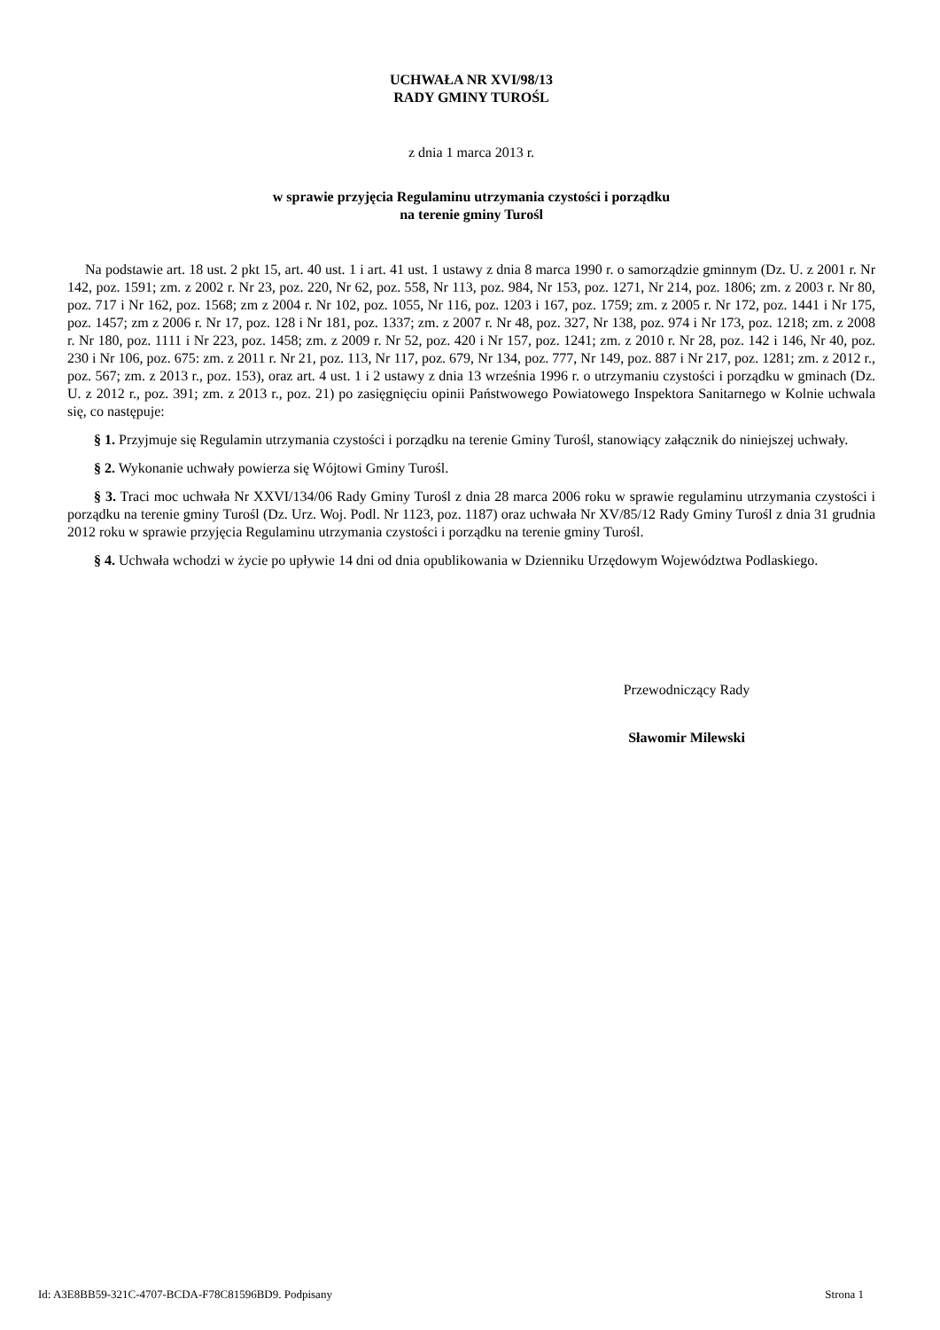UCHWAŁA NR XVI/98/13
RADY GMINY TUROŚL
z dnia 1 marca 2013 r.
w sprawie przyjęcia Regulaminu utrzymania czystości i porządku
na terenie gminy Turośl
Na podstawie art. 18 ust. 2 pkt 15, art. 40 ust. 1 i art. 41 ust. 1 ustawy z dnia 8 marca 1990 r. o samorządzie gminnym (Dz. U. z 2001 r. Nr 142, poz. 1591; zm. z 2002 r. Nr 23, poz. 220, Nr 62, poz. 558, Nr 113, poz. 984, Nr 153, poz. 1271, Nr 214, poz. 1806; zm. z 2003 r. Nr 80, poz. 717 i Nr 162, poz. 1568; zm z 2004 r. Nr 102, poz. 1055, Nr 116, poz. 1203 i 167, poz. 1759; zm. z 2005 r. Nr 172, poz. 1441 i Nr 175, poz. 1457; zm z 2006 r. Nr 17, poz. 128 i Nr 181, poz. 1337; zm. z 2007 r. Nr 48, poz. 327, Nr 138, poz. 974 i Nr 173, poz. 1218; zm. z 2008 r. Nr 180, poz. 1111 i Nr 223, poz. 1458; zm. z 2009 r. Nr 52, poz. 420 i Nr 157, poz. 1241; zm. z 2010 r. Nr 28, poz. 142 i 146, Nr 40, poz. 230 i Nr 106, poz. 675: zm. z 2011 r. Nr 21, poz. 113, Nr 117, poz. 679, Nr 134, poz. 777, Nr 149, poz. 887 i Nr 217, poz. 1281; zm. z 2012 r., poz. 567; zm. z 2013 r., poz. 153), oraz art. 4 ust. 1 i 2 ustawy z dnia 13 września 1996 r. o utrzymaniu czystości i porządku w gminach (Dz. U. z 2012 r., poz. 391; zm. z 2013 r., poz. 21) po zasięgnięciu opinii Państwowego Powiatowego Inspektora Sanitarnego w Kolnie uchwala się, co następuje:
§ 1. Przyjmuje się Regulamin utrzymania czystości i porządku na terenie Gminy Turośl, stanowiący załącznik do niniejszej uchwały.
§ 2. Wykonanie uchwały powierza się Wójtowi Gminy Turośl.
§ 3. Traci moc uchwała Nr XXVI/134/06 Rady Gminy Turośl z dnia 28 marca 2006 roku w sprawie regulaminu utrzymania czystości i porządku na terenie gminy Turośl (Dz. Urz. Woj. Podl. Nr 1123, poz. 1187) oraz uchwała Nr XV/85/12 Rady Gminy Turośl z dnia 31 grudnia 2012 roku w sprawie przyjęcia Regulaminu utrzymania czystości i porządku na terenie gminy Turośl.
§ 4. Uchwała wchodzi w życie po upływie 14 dni od dnia opublikowania w Dzienniku Urzędowym Województwa Podlaskiego.
Przewodniczący Rady
Sławomir Milewski
Id: A3E8BB59-321C-4707-BCDA-F78C81596BD9. Podpisany Strona 1